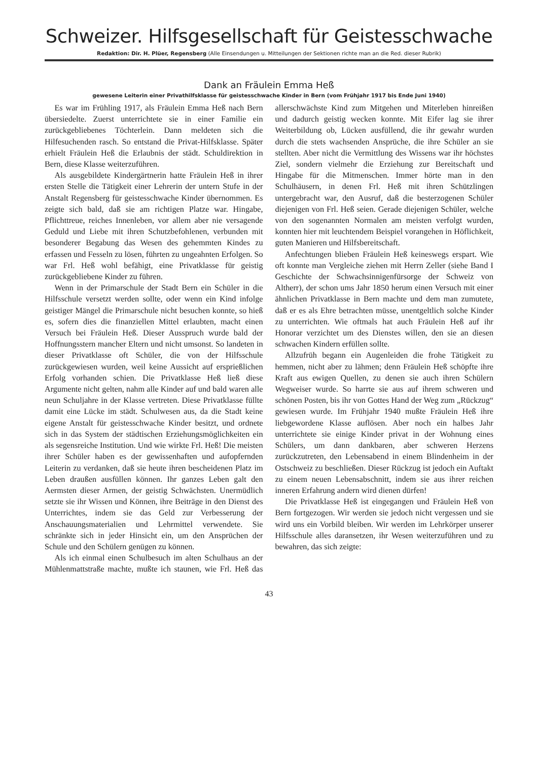Schweizer. Hilfsgesellschaft für Geistesschwache
Redaktion: Dir. H. Plüer, Regensberg (Alle Einsendungen u. Mitteilungen der Sektionen richte man an die Red. dieser Rubrik)
Dank an Fräulein Emma Heß
gewesene Leiterin einer Privathilfsklasse für geistesschwache Kinder in Bern (vom Frühjahr 1917 bis Ende Juni 1940)
Es war im Frühling 1917, als Fräulein Emma Heß nach Bern übersiedelte. Zuerst unterrichtete sie in einer Familie ein zurückgebliebenes Töchterlein. Dann meldeten sich die Hilfesuchenden rasch. So entstand die Privat-Hilfsklasse. Später erhielt Fräulein Heß die Erlaubnis der städt. Schuldirektion in Bern, diese Klasse weiterzuführen.
Als ausgebildete Kindergärtnerin hatte Fräulein Heß in ihrer ersten Stelle die Tätigkeit einer Lehrerin der untern Stufe in der Anstalt Regensberg für geistesschwache Kinder übernommen. Es zeigte sich bald, daß sie am richtigen Platze war. Hingabe, Pflichttreue, reiches Innenleben, vor allem aber nie versagende Geduld und Liebe mit ihren Schutzbefohlenen, verbunden mit besonderer Begabung das Wesen des gehemmten Kindes zu erfassen und Fesseln zu lösen, führten zu ungeahnten Erfolgen. So war Frl. Heß wohl befähigt, eine Privatklasse für geistig zurückgebliebene Kinder zu führen.
Wenn in der Primarschule der Stadt Bern ein Schüler in die Hilfsschule versetzt werden sollte, oder wenn ein Kind infolge geistiger Mängel die Primarschule nicht besuchen konnte, so hieß es, sofern dies die finanziellen Mittel erlaubten, macht einen Versuch bei Fräulein Heß. Dieser Ausspruch wurde bald der Hoffnungsstern mancher Eltern und nicht umsonst. So landeten in dieser Privatklasse oft Schüler, die von der Hilfsschule zurückgewiesen wurden, weil keine Aussicht auf ersprießlichen Erfolg vorhanden schien. Die Privatklasse Heß ließ diese Argumente nicht gelten, nahm alle Kinder auf und bald waren alle neun Schuljahre in der Klasse vertreten. Diese Privatklasse füllte damit eine Lücke im städt. Schulwesen aus, da die Stadt keine eigene Anstalt für geistesschwache Kinder besitzt, und ordnete sich in das System der städtischen Erziehungsmöglichkeiten ein als segensreiche Institution. Und wie wirkte Frl. Heß! Die meisten ihrer Schüler haben es der gewissenhaften und aufopfernden Leiterin zu verdanken, daß sie heute ihren bescheidenen Platz im Leben draußen ausfüllen können. Ihr ganzes Leben galt den Aermsten dieser Armen, der geistig Schwächsten. Unermüdlich setzte sie ihr Wissen und Können, ihre Beiträge in den Dienst des Unterrichtes, indem sie das Geld zur Verbesserung der Anschauungsmaterialien und Lehrmittel verwendete. Sie schränkte sich in jeder Hinsicht ein, um den Ansprüchen der Schule und den Schülern genügen zu können.
Als ich einmal einen Schulbesuch im alten Schulhaus an der Mühlenmattstraße machte, mußte ich staunen, wie Frl. Heß das allerschwächste Kind zum Mitgehen und Miterleben hinreißen und dadurch geistig wecken konnte. Mit Eifer lag sie ihrer Weiterbildung ob, Lücken ausfüllend, die ihr gewahr wurden durch die stets wachsenden Ansprüche, die ihre Schüler an sie stellten. Aber nicht die Vermittlung des Wissens war ihr höchstes Ziel, sondern vielmehr die Erziehung zur Bereitschaft und Hingabe für die Mitmenschen. Immer hörte man in den Schulhäusern, in denen Frl. Heß mit ihren Schützlingen untergebracht war, den Ausruf, daß die besterzogenen Schüler diejenigen von Frl. Heß seien. Gerade diejenigen Schüler, welche von den sogenannten Normalen am meisten verfolgt wurden, konnten hier mit leuchtendem Beispiel vorangehen in Höflichkeit, guten Manieren und Hilfsbereitschaft.
Anfechtungen blieben Fräulein Heß keineswegs erspart. Wie oft konnte man Vergleiche ziehen mit Herrn Zeller (siehe Band I Geschichte der Schwachsinnigenfürsorge der Schweiz von Altherr), der schon ums Jahr 1850 herum einen Versuch mit einer ähnlichen Privatklasse in Bern machte und dem man zumutete, daß er es als Ehre betrachten müsse, unentgeltlich solche Kinder zu unterrichten. Wie oftmals hat auch Fräulein Heß auf ihr Honorar verzichtet um des Dienstes willen, den sie an diesen schwachen Kindern erfüllen sollte.
Allzufrüh begann ein Augenleiden die frohe Tätigkeit zu hemmen, nicht aber zu lähmen; denn Fräulein Heß schöpfte ihre Kraft aus ewigen Quellen, zu denen sie auch ihren Schülern Wegweiser wurde. So harrte sie aus auf ihrem schweren und schönen Posten, bis ihr von Gottes Hand der Weg zum „Rückzug“ gewiesen wurde. Im Frühjahr 1940 mußte Fräulein Heß ihre liebgewordene Klasse auflösen. Aber noch ein halbes Jahr unterrichtete sie einige Kinder privat in der Wohnung eines Schülers, um dann dankbaren, aber schweren Herzens zurückzutreten, den Lebensabend in einem Blindenheim in der Ostschweiz zu beschließen. Dieser Rückzug ist jedoch ein Auftakt zu einem neuen Lebensabschnitt, indem sie aus ihrer reichen inneren Erfahrung andern wird dienen dürfen!
Die Privatklasse Heß ist eingegangen und Fräulein Heß von Bern fortgezogen. Wir werden sie jedoch nicht vergessen und sie wird uns ein Vorbild bleiben. Wir werden im Lehrkörper unserer Hilfsschule alles daransetzen, ihr Wesen weiterzuführen und zu bewahren, das sich zeigte:
43